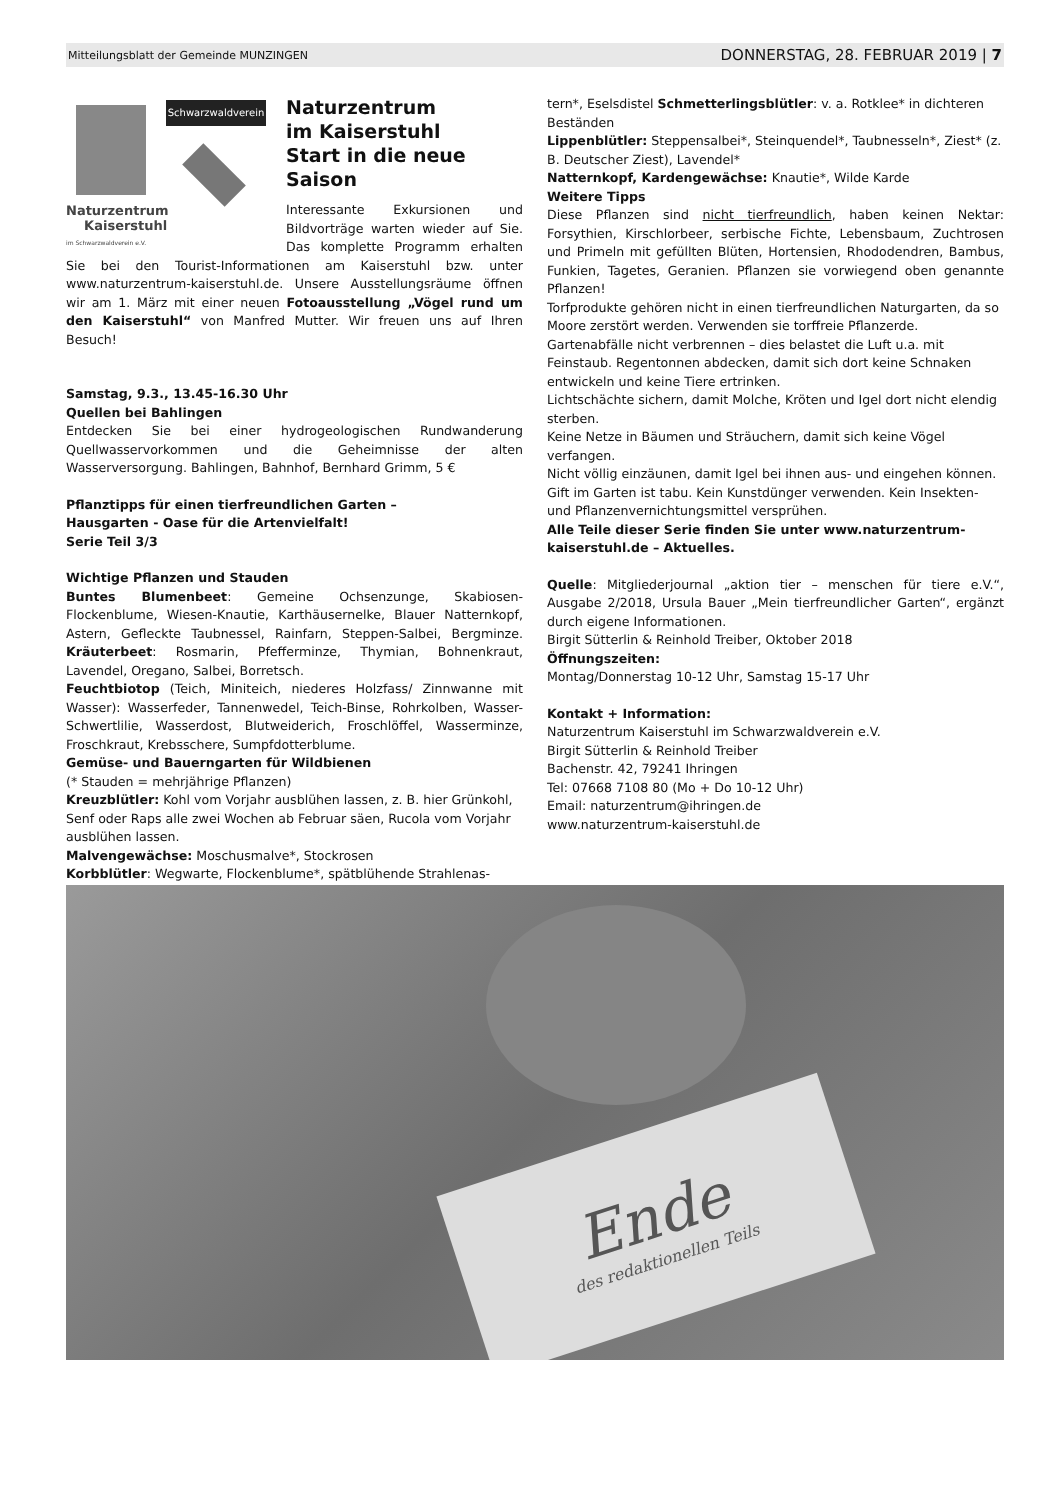Mitteilungsblatt der Gemeinde MUNZINGEN DONNERSTAG, 28. FEBRUAR 2019 | 7
Schwarzwaldverein
Naturzentrum
Kaiserstuhl
im Schwarzwaldverein e.V.
Naturzentrum
im Kaiserstuhl
Start in die neue Saison
Interessante Exkursionen und Bildvorträge warten wieder auf Sie. Das komplette Programm erhalten Sie bei den Tourist-Informationen am Kaiserstuhl bzw. unter www.naturzentrum-kaiserstuhl.de. Unsere Ausstellungsräume öffnen wir am 1. März mit einer neuen Fotoausstellung „Vögel rund um den Kaiserstuhl“ von Manfred Mutter. Wir freuen uns auf Ihren Besuch!
Samstag, 9.3., 13.45-16.30 Uhr
Quellen bei Bahlingen
Entdecken Sie bei einer hydrogeologischen Rundwanderung Quellwasservorkommen und die Geheimnisse der alten Wasserversorgung. Bahlingen, Bahnhof, Bernhard Grimm, 5 €
Pflanztipps für einen tierfreundlichen Garten –
Hausgarten - Oase für die Artenvielfalt!
Serie Teil 3/3
Wichtige Pflanzen und Stauden
Buntes Blumenbeet: Gemeine Ochsenzunge, Skabiosen-Flockenblume, Wiesen-Knautie, Karthäusernelke, Blauer Natternkopf, Astern, Gefleckte Taubnessel, Rainfarn, Steppen-Salbei, Bergminze. Kräuterbeet: Rosmarin, Pfefferminze, Thymian, Bohnenkraut, Lavendel, Oregano, Salbei, Borretsch.
Feuchtbiotop (Teich, Miniteich, niederes Holzfass/ Zinnwanne mit Wasser): Wasserfeder, Tannenwedel, Teich-Binse, Rohrkolben, Wasser-Schwertlilie, Wasserdost, Blutweiderich, Froschlöffel, Wasserminze, Froschkraut, Krebsschere, Sumpfdotterblume.
Gemüse- und Bauerngarten für Wildbienen
(* Stauden = mehrjährige Pflanzen)
Kreuzblütler: Kohl vom Vorjahr ausblühen lassen, z. B. hier Grünkohl, Senf oder Raps alle zwei Wochen ab Februar säen, Rucola vom Vorjahr ausblühen lassen.
Malvengewächse: Moschusmalve*, Stockrosen
Korbblütler: Wegwarte, Flockenblume*, spätblühende Strahlenas-
tern*, Eselsdistel Schmetterlingsblütler: v. a. Rotklee* in dichteren Beständen
Lippenblütler: Steppensalbei*, Steinquendel*, Taubnesseln*, Ziest* (z. B. Deutscher Ziest), Lavendel*
Natternkopf, Kardengewächse: Knautie*, Wilde Karde
Weitere Tipps
Diese Pflanzen sind nicht tierfreundlich, haben keinen Nektar: Forsythien, Kirschlorbeer, serbische Fichte, Lebensbaum, Zuchtrosen und Primeln mit gefüllten Blüten, Hortensien, Rhododendren, Bambus, Funkien, Tagetes, Geranien. Pflanzen sie vorwiegend oben genannte Pflanzen!
Torfprodukte gehören nicht in einen tierfreundlichen Naturgarten, da so Moore zerstört werden. Verwenden sie torffreie Pflanzerde.
Gartenabfälle nicht verbrennen – dies belastet die Luft u.a. mit Feinstaub. Regentonnen abdecken, damit sich dort keine Schnaken entwickeln und keine Tiere ertrinken.
Lichtschächte sichern, damit Molche, Kröten und Igel dort nicht elendig sterben.
Keine Netze in Bäumen und Sträuchern, damit sich keine Vögel verfangen.
Nicht völlig einzäunen, damit Igel bei ihnen aus- und eingehen können.
Gift im Garten ist tabu. Kein Kunstdünger verwenden. Kein Insekten- und Pflanzenvernichtungsmittel versprühen.
Alle Teile dieser Serie finden Sie unter www.naturzentrum-kaiserstuhl.de – Aktuelles.
Quelle: Mitgliederjournal „aktion tier – menschen für tiere e.V.“, Ausgabe 2/2018, Ursula Bauer „Mein tierfreundlicher Garten“, ergänzt durch eigene Informationen.
Birgit Sütterlin & Reinhold Treiber, Oktober 2018
Öffnungszeiten:
Montag/Donnerstag 10-12 Uhr, Samstag 15-17 Uhr
Kontakt + Information:
Naturzentrum Kaiserstuhl im Schwarzwaldverein e.V.
Birgit Sütterlin & Reinhold Treiber
Bachenstr. 42, 79241 Ihringen
Tel: 07668 7108 80 (Mo + Do 10-12 Uhr)
Email: naturzentrum@ihringen.de
www.naturzentrum-kaiserstuhl.de
Ende
des redaktionellen Teils